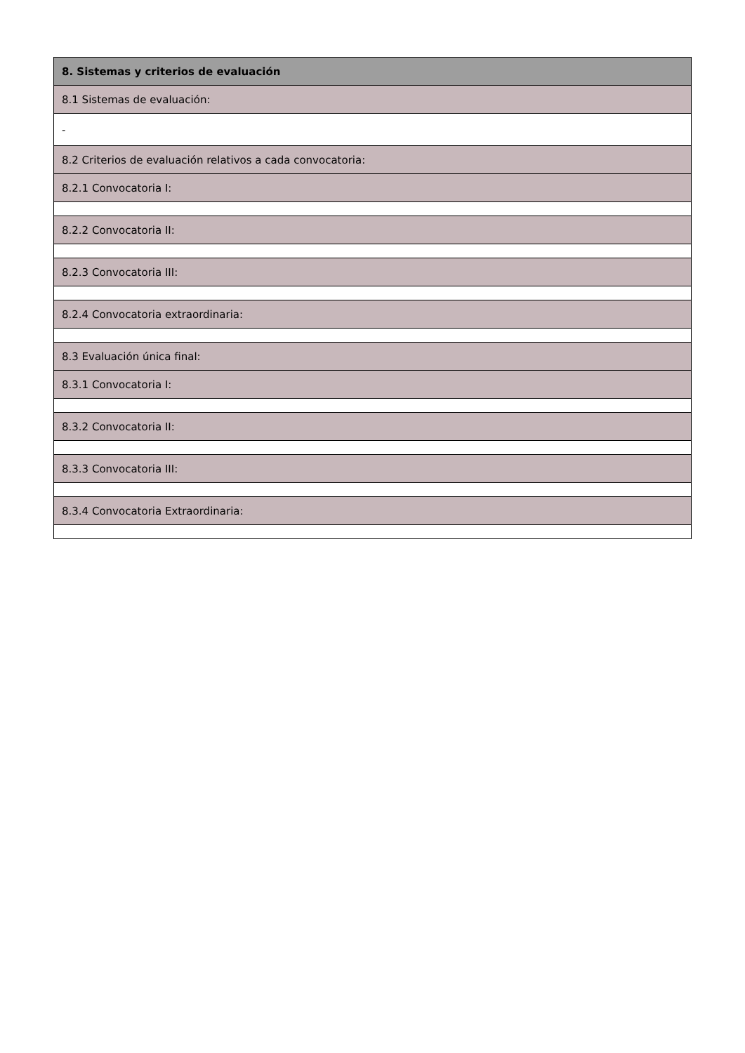| 8. Sistemas y criterios de evaluación |
| 8.1 Sistemas de evaluación: |
| - |
| 8.2 Criterios de evaluación relativos a cada convocatoria: |
| 8.2.1 Convocatoria I: |
| 8.2.2 Convocatoria II: |
| 8.2.3 Convocatoria III: |
| 8.2.4 Convocatoria extraordinaria: |
| 8.3 Evaluación única final: |
| 8.3.1 Convocatoria I: |
| 8.3.2 Convocatoria II: |
| 8.3.3 Convocatoria III: |
| 8.3.4 Convocatoria Extraordinaria: |